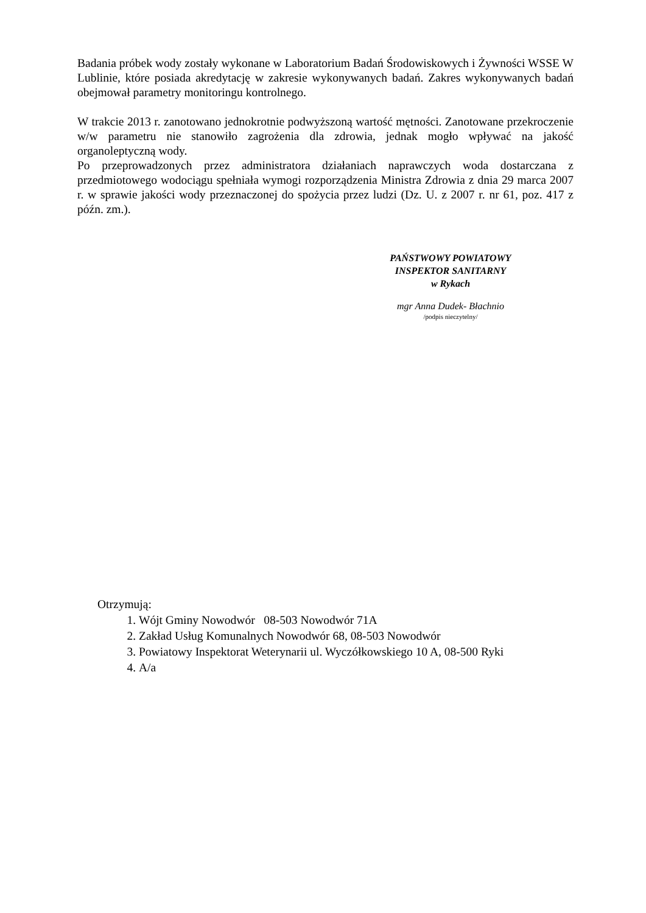Badania próbek wody zostały wykonane w Laboratorium Badań Środowiskowych i Żywności WSSE W Lublinie, które posiada akredytację w zakresie wykonywanych badań. Zakres wykonywanych badań obejmował parametry monitoringu kontrolnego.
W trakcie 2013 r. zanotowano jednokrotnie podwyższoną wartość mętności. Zanotowane przekroczenie w/w parametru nie stanowiło zagrożenia dla zdrowia, jednak mogło wpływać na jakość organoleptyczną wody.
Po przeprowadzonych przez administratora działaniach naprawczych woda dostarczana z przedmiotowego wodociągu spełniała wymogi rozporządzenia Ministra Zdrowia z dnia 29 marca 2007 r. w sprawie jakości wody przeznaczonej do spożycia przez ludzi (Dz. U. z 2007 r. nr 61, poz. 417 z późn. zm.).
PAŃSTWOWY POWIATOWY
INSPEKTOR SANITARNY
w Rykach
mgr Anna Dudek- Błachnio
/podpis nieczytelny/
Otrzymują:
1. Wójt Gminy Nowodwór 08-503 Nowodwór 71A
2. Zakład Usług Komunalnych Nowodwór 68, 08-503 Nowodwór
3. Powiatowy Inspektorat Weterynarii ul. Wyczółkowskiego 10 A, 08-500 Ryki
4. A/a